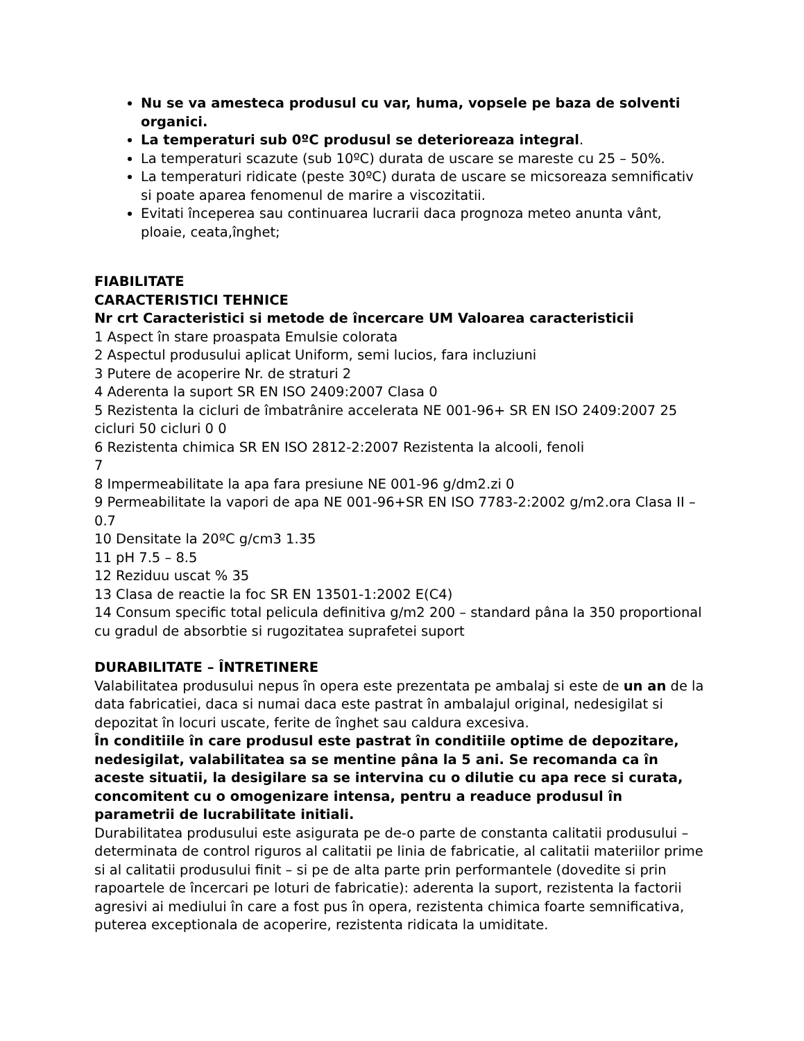Nu se va amesteca produsul cu var, huma, vopsele pe baza de solventi organici.
La temperaturi sub 0ºC produsul se deterioreaza integral.
La temperaturi scazute (sub 10ºC) durata de uscare se mareste cu 25 – 50%.
La temperaturi ridicate (peste 30ºC) durata de uscare se micsoreaza semnificativ si poate aparea fenomenul de marire a viscozitatii.
Evitati începerea sau continuarea lucrarii daca prognoza meteo anunta vânt, ploaie, ceata,înghet;
FIABILITATE
CARACTERISTICI TEHNICE
Nr crt Caracteristici si metode de încercare UM Valoarea caracteristicii
1 Aspect în stare proaspata Emulsie colorata
2 Aspectul produsului aplicat Uniform, semi lucios, fara incluziuni
3 Putere de acoperire Nr. de straturi 2
4 Aderenta la suport SR EN ISO 2409:2007 Clasa 0
5 Rezistenta la cicluri de îmbatrânire accelerata NE 001-96+ SR EN ISO 2409:2007 25 cicluri 50 cicluri 0 0
6 Rezistenta chimica SR EN ISO 2812-2:2007 Rezistenta la alcooli, fenoli
7
8 Impermeabilitate la apa fara presiune NE 001-96 g/dm2.zi 0
9 Permeabilitate la vapori de apa NE 001-96+SR EN ISO 7783-2:2002 g/m2.ora Clasa II – 0.7
10 Densitate la 20ºC g/cm3 1.35
11 pH 7.5 – 8.5
12 Reziduu uscat % 35
13 Clasa de reactie la foc SR EN 13501-1:2002 E(C4)
14 Consum specific total pelicula definitiva g/m2 200 – standard pâna la 350 proportional cu gradul de absorbtie si rugozitatea suprafetei suport
DURABILITATE – ÎNTRETINERE
Valabilitatea produsului nepus în opera este prezentata pe ambalaj si este de un an de la data fabricatiei, daca si numai daca este pastrat în ambalajul original, nedesigilat si depozitat în locuri uscate, ferite de înghet sau caldura excesiva.
În conditiile în care produsul este pastrat în conditiile optime de depozitare, nedesigilat, valabilitatea sa se mentine pâna la 5 ani. Se recomanda ca în aceste situatii, la desigilare sa se intervina cu o dilutie cu apa rece si curata, concomitent cu o omogenizare intensa, pentru a readuce produsul în parametrii de lucrabilitate initiali.
Durabilitatea produsului este asigurata pe de-o parte de constanta calitatii produsului – determinata de control riguros al calitatii pe linia de fabricatie, al calitatii materiilor prime si al calitatii produsului finit – si pe de alta parte prin performantele (dovedite si prin rapoartele de încercari pe loturi de fabricatie): aderenta la suport, rezistenta la factorii agresivi ai mediului în care a fost pus în opera, rezistenta chimica foarte semnificativa, puterea exceptionala de acoperire, rezistenta ridicata la umiditate.